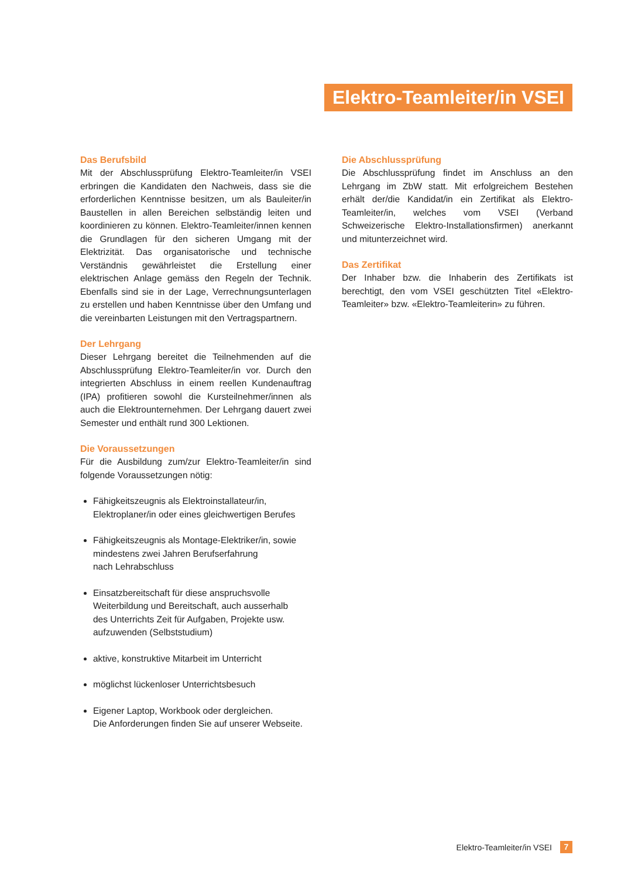Elektro-Teamleiter/in VSEI
Das Berufsbild
Mit der Abschlussprüfung Elektro-Teamleiter/in VSEI erbringen die Kandidaten den Nachweis, dass sie die erforderlichen Kenntnisse besitzen, um als Bauleiter/in Baustellen in allen Bereichen selbständig leiten und koordinieren zu können. Elektro-Teamleiter/innen kennen die Grundlagen für den sicheren Umgang mit der Elektrizität. Das organisatorische und technische Verständnis gewährleistet die Erstellung einer elektrischen Anlage gemäss den Regeln der Technik. Ebenfalls sind sie in der Lage, Verrechnungsunterlagen zu erstellen und haben Kenntnisse über den Umfang und die vereinbarten Leistungen mit den Vertragspartnern.
Der Lehrgang
Dieser Lehrgang bereitet die Teilnehmenden auf die Abschlussprüfung Elektro-Teamleiter/in vor. Durch den integrierten Abschluss in einem reellen Kundenauftrag (IPA) profitieren sowohl die Kursteilnehmer/innen als auch die Elektrounternehmen. Der Lehrgang dauert zwei Semester und enthält rund 300 Lektionen.
Die Voraussetzungen
Für die Ausbildung zum/zur Elektro-Teamleiter/in sind folgende Voraussetzungen nötig:
Fähigkeitszeugnis als Elektroinstallateur/in,
Elektroplaner/in oder eines gleichwertigen Berufes
Fähigkeitszeugnis als Montage-Elektriker/in, sowie
mindestens zwei Jahren Berufserfahrung
nach Lehrabschluss
Einsatzbereitschaft für diese anspruchsvolle
Weiterbildung und Bereitschaft, auch ausserhalb
des Unterrichts Zeit für Aufgaben, Projekte usw.
aufzuwenden (Selbststudium)
aktive, konstruktive Mitarbeit im Unterricht
möglichst lückenloser Unterrichtsbesuch
Eigener Laptop, Workbook oder dergleichen.
Die Anforderungen finden Sie auf unserer Webseite.
Die Abschlussprüfung
Die Abschlussprüfung findet im Anschluss an den Lehrgang im ZbW statt. Mit erfolgreichem Bestehen erhält der/die Kandidat/in ein Zertifikat als Elektro-Teamleiter/in, welches vom VSEI (Verband Schweizerische Elektro-Installationsfirmen) anerkannt und mitunterzeichnet wird.
Das Zertifikat
Der Inhaber bzw. die Inhaberin des Zertifikats ist berechtigt, den vom VSEI geschützten Titel «Elektro-Teamleiter» bzw. «Elektro-Teamleiterin» zu führen.
Elektro-Teamleiter/in VSEI 7